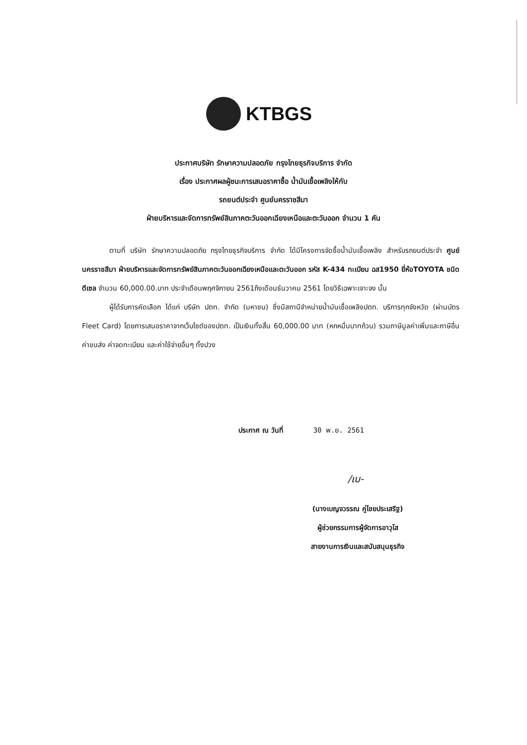KTBGS
ประกาศบริษัท รักษาความปลอดภัย กรุงไทยธุรกิจบริการ จำกัด
เรื่อง ประกาศผลผู้ชนะการเสนอราคาซื้อ น้ำมันเชื้อเพลิงให้กับ
รถยนต์ประจำ ศูนย์นครราชสีมา
ฝ่ายบริหารและจัดการทรัพย์สินภาคตะวันออกเฉียงเหนือและตะวันออก จำนวน 1 คัน
ตามที่ บริษัท รักษาความปลอดภัย กรุงไทยธุรกิจบริการ จำกัด ได้มีโครงการจัดซื้อน้ำมันเชื้อเพลิง สำหรับรถยนต์ประจำ ศูนย์นครราชสีมา ฝ่ายบริหารและจัดการทรัพย์สินภาคตะวันออกเฉียงเหนือและตะวันออก รหัส K-434 ทะเบียน ฉส1950 ยี่ห้อTOYOTA ชนิด ดีเซล จำนวน 60,000.00.บาท ประจำเดือนพฤศจิกายน 2561ถึงเดือนธันวาคม 2561 โดยวิธีเฉพาะเจาะจง นั้น
ผู้ได้รับการคัดเลือก ได้แก่ บริษัท ปตท. จำกัด (มหาชน) ซึ่งมีสถานีจำหน่ายน้ำมันเชื้อเพลิงปตท. บริการทุกจังหวัด (ผ่านบัตร Fleet Card) โดยการเสนอราคาจากเว็บไซต์ของปตท. เป็นเงินทั้งสิ้น 60,000.00 บาท (หกหมื่นบาทถ้วน) รวมภาษีมูลค่าเพิ่มและภาษีอื่น ค่าขนส่ง ค่าจดทะเบียน และค่าใช้จ่ายอื่นๆ ทั้งปวง
ประกาศ ณ วันที่ 30 พ.ย. 2561
/เบ-
(นางเบญจวรรณ คู่ไชยประเสริฐ)
ผู้ช่วยกรรมการผู้จัดการอาวุโส
สายงานการเงินและสนับสนุนธุรกิจ